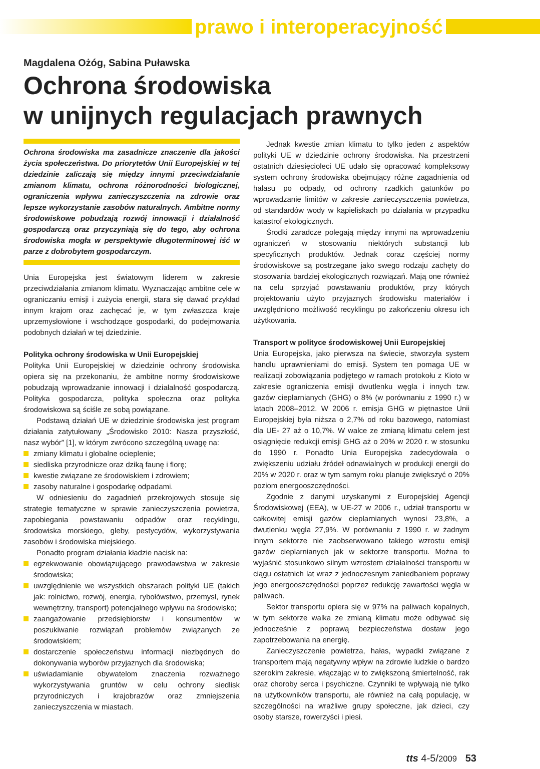prawo i interoperacyjność
Magdalena Ożóg, Sabina Puławska
Ochrona środowiska
w unijnych regulacjach prawnych
Ochrona środowiska ma zasadnicze znaczenie dla jakości życia społeczeństwa. Do priorytetów Unii Europejskiej w tej dziedzinie zaliczają się między innymi przeciwdziałanie zmianom klimatu, ochrona różnorodności biologicznej, ograniczenia wpływu zanieczyszczenia na zdrowie oraz lepsze wykorzystanie zasobów naturalnych. Ambitne normy środowiskowe pobudzają rozwój innowacji i działalność gospodarczą oraz przyczyniają się do tego, aby ochrona środowiska mogła w perspektywie długoterminowej iść w parze z dobrobytem gospodarczym.
Unia Europejska jest światowym liderem w zakresie przeciwdziałania zmianom klimatu. Wyznaczając ambitne cele w ograniczaniu emisji i zużycia energii, stara się dawać przykład innym krajom oraz zachęcać je, w tym zwłaszcza kraje uprzemysłowione i wschodzące gospodarki, do podejmowania podobnych działań w tej dziedzinie.
Polityka ochrony środowiska w Unii Europejskiej
Polityka Unii Europejskiej w dziedzinie ochrony środowiska opiera się na przekonaniu, że ambitne normy środowiskowe pobudzają wprowadzanie innowacji i działalność gospodarczą. Polityka gospodarcza, polityka społeczna oraz polityka środowiskowa są ściśle ze sobą powiązane.
Podstawą działań UE w dziedzinie środowiska jest program działania zatytułowany „Środowisko 2010: Nasza przyszłość, nasz wybór” [1], w którym zwrócono szczególną uwagę na:
zmiany klimatu i globalne ocieplenie;
siedliska przyrodnicze oraz dziką faunę i florę;
kwestie związane ze środowiskiem i zdrowiem;
zasoby naturalne i gospodarkę odpadami.
W odniesieniu do zagadnień przekrojowych stosuje się strategie tematyczne w sprawie zanieczyszczenia powietrza, zapobiegania powstawaniu odpadów oraz recyklingu, środowiska morskiego, gleby, pestycydów, wykorzystywania zasobów i środowiska miejskiego.
Ponadto program działania kładzie nacisk na:
egzekwowanie obowiązującego prawodawstwa w zakresie środowiska;
uwzględnienie we wszystkich obszarach polityki UE (takich jak: rolnictwo, rozwój, energia, rybołówstwo, przemysł, rynek wewnętrzny, transport) potencjalnego wpływu na środowisko;
zaangażowanie przedsiębiorstw i konsumentów w poszukiwanie rozwiązań problemów związanych ze środowiskiem;
dostarczenie społeczeństwu informacji niezbędnych do dokonywania wyborów przyjaznych dla środowiska;
uświadamianie obywatelom znaczenia rozważnego wykorzystywania gruntów w celu ochrony siedlisk przyrodniczych i krajobrazów oraz zmniejszenia zanieczyszczenia w miastach.
Jednak kwestie zmian klimatu to tylko jeden z aspektów polityki UE w dziedzinie ochrony środowiska. Na przestrzeni ostatnich dziesięcioleci UE udało się opracować kompleksowy system ochrony środowiska obejmujący różne zagadnienia od hałasu po odpady, od ochrony rzadkich gatunków po wprowadzanie limitów w zakresie zanieczyszczenia powietrza, od standardów wody w kąpieliskach po działania w przypadku katastrof ekologicznych.
Środki zaradcze polegają między innymi na wprowadzeniu ograniczeń w stosowaniu niektórych substancji lub specyficznych produktów. Jednak coraz częściej normy środowiskowe są postrzegane jako swego rodzaju zachęty do stosowania bardziej ekologicznych rozwiązań. Mają one również na celu sprzyjać powstawaniu produktów, przy których projektowaniu użyto przyjaznych środowisku materiałów i uwzględniono możliwość recyklingu po zakończeniu okresu ich użytkowania.
Transport w polityce środowiskowej Unii Europejskiej
Unia Europejska, jako pierwsza na świecie, stworzyła system handlu uprawnieniami do emisji. System ten pomaga UE w realizacji zobowiązania podjętego w ramach protokołu z Kioto w zakresie ograniczenia emisji dwutlenku węgla i innych tzw. gazów cieplarnianych (GHG) o 8% (w porównaniu z 1990 r.) w latach 2008–2012. W 2006 r. emisja GHG w piętnastce Unii Europejskiej była niższa o 2,7% od roku bazowego, natomiast dla UE- 27 aż o 10,7%. W walce ze zmianą klimatu celem jest osiągnięcie redukcji emisji GHG aż o 20% w 2020 r. w stosunku do 1990 r. Ponadto Unia Europejska zadecydowała o zwiększeniu udziału źródeł odnawialnych w produkcji energii do 20% w 2020 r. oraz w tym samym roku planuje zwiększyć o 20% poziom energooszczędności.
Zgodnie z danymi uzyskanymi z Europejskiej Agencji Środowiskowej (EEA), w UE-27 w 2006 r., udział transportu w całkowitej emisji gazów cieplarnianych wynosi 23,8%, a dwutlenku węgla 27,9%. W porównaniu z 1990 r. w żadnym innym sektorze nie zaobserwowano takiego wzrostu emisji gazów cieplarnianych jak w sektorze transportu. Można to wyjaśnić stosunkowo silnym wzrostem działalności transportu w ciągu ostatnich lat wraz z jednoczesnym zaniedbaniem poprawy jego energooszczędności poprzez redukcję zawartości węgla w paliwach.
Sektor transportu opiera się w 97% na paliwach kopalnych, w tym sektorze walka ze zmianą klimatu może odbywać się jednocześnie z poprawą bezpieczeństwa dostaw jego zapotrzebowania na energię.
Zanieczyszczenie powietrza, hałas, wypadki związane z transportem mają negatywny wpływ na zdrowie ludzkie o bardzo szerokim zakresie, włączając w to zwiększoną śmiertelność, rak oraz choroby serca i psychiczne. Czynniki te wpływają nie tylko na użytkowników transportu, ale również na całą populację, w szczególności na wrażliwe grupy społeczne, jak dzieci, czy osoby starsze, rowerzyści i piesi.
tts 4-5/2009 53